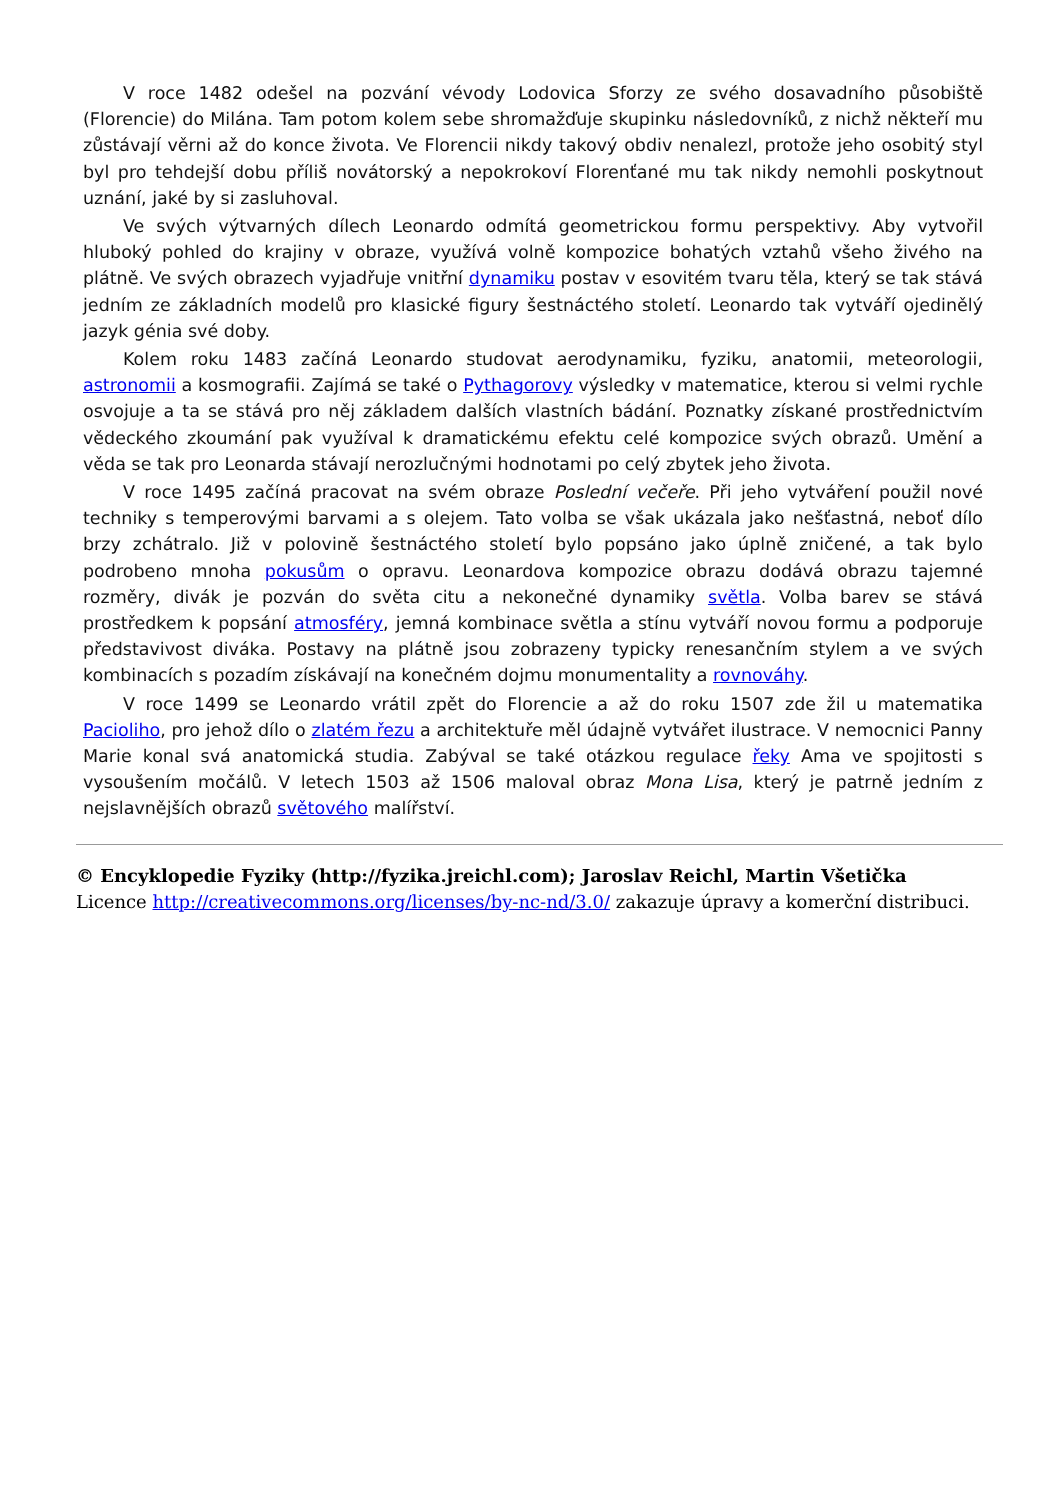V roce 1482 odešel na pozvání vévody Lodovica Sforzy ze svého dosavadního působiště (Florencie) do Milána. Tam potom kolem sebe shromažďuje skupinku následovníků, z nichž někteří mu zůstávají věrni až do konce života. Ve Florencii nikdy takový obdiv nenalezl, protože jeho osobitý styl byl pro tehdejší dobu příliš novátorský a nepokrokoví Florenťané mu tak nikdy nemohli poskytnout uznání, jaké by si zasluhoval.
Ve svých výtvarných dílech Leonardo odmítá geometrickou formu perspektivy. Aby vytvořil hluboký pohled do krajiny v obraze, využívá volně kompozice bohatých vztahů všeho živého na plátně. Ve svých obrazech vyjadřuje vnitřní dynamiku postav v esovitém tvaru těla, který se tak stává jedním ze základních modelů pro klasické figury šestnáctého století. Leonardo tak vytváří ojedinělý jazyk génia své doby.
Kolem roku 1483 začíná Leonardo studovat aerodynamiku, fyziku, anatomii, meteorologii, astronomii a kosmografii. Zajímá se také o Pythagorovy výsledky v matematice, kterou si velmi rychle osvojuje a ta se stává pro něj základem dalších vlastních bádání. Poznatky získané prostřednictvím vědeckého zkoumání pak využíval k dramatickému efektu celé kompozice svých obrazů. Umění a věda se tak pro Leonarda stávají nerozlučnými hodnotami po celý zbytek jeho života.
V roce 1495 začíná pracovat na svém obraze Poslední večeře. Při jeho vytváření použil nové techniky s temperovými barvami a s olejem. Tato volba se však ukázala jako nešťastná, neboť dílo brzy zchátralo. Již v polovině šestnáctého století bylo popsáno jako úplně zničené, a tak bylo podrobeno mnoha pokusům o opravu. Leonardova kompozice obrazu dodává obrazu tajemné rozměry, divák je pozván do světa citu a nekonečné dynamiky světla. Volba barev se stává prostředkem k popsání atmosféry, jemná kombinace světla a stínu vytváří novou formu a podporuje představivost diváka. Postavy na plátně jsou zobrazeny typicky renesančním stylem a ve svých kombinacích s pozadím získávají na konečném dojmu monumentality a rovnováhy.
V roce 1499 se Leonardo vrátil zpět do Florencie a až do roku 1507 zde žil u matematika Pacioliho, pro jehož dílo o zlatém řezu a architektuře měl údajně vytvářet ilustrace. V nemocnici Panny Marie konal svá anatomická studia. Zabýval se také otázkou regulace řeky Ama ve spojitosti s vysoušením močálů. V letech 1503 až 1506 maloval obraz Mona Lisa, který je patrně jedním z nejslavnějších obrazů světového malířství.
© Encyklopedie Fyziky (http://fyzika.jreichl.com); Jaroslav Reichl, Martin Všetička
Licence http://creativecommons.org/licenses/by-nc-nd/3.0/ zakazuje úpravy a komerční distribuci.